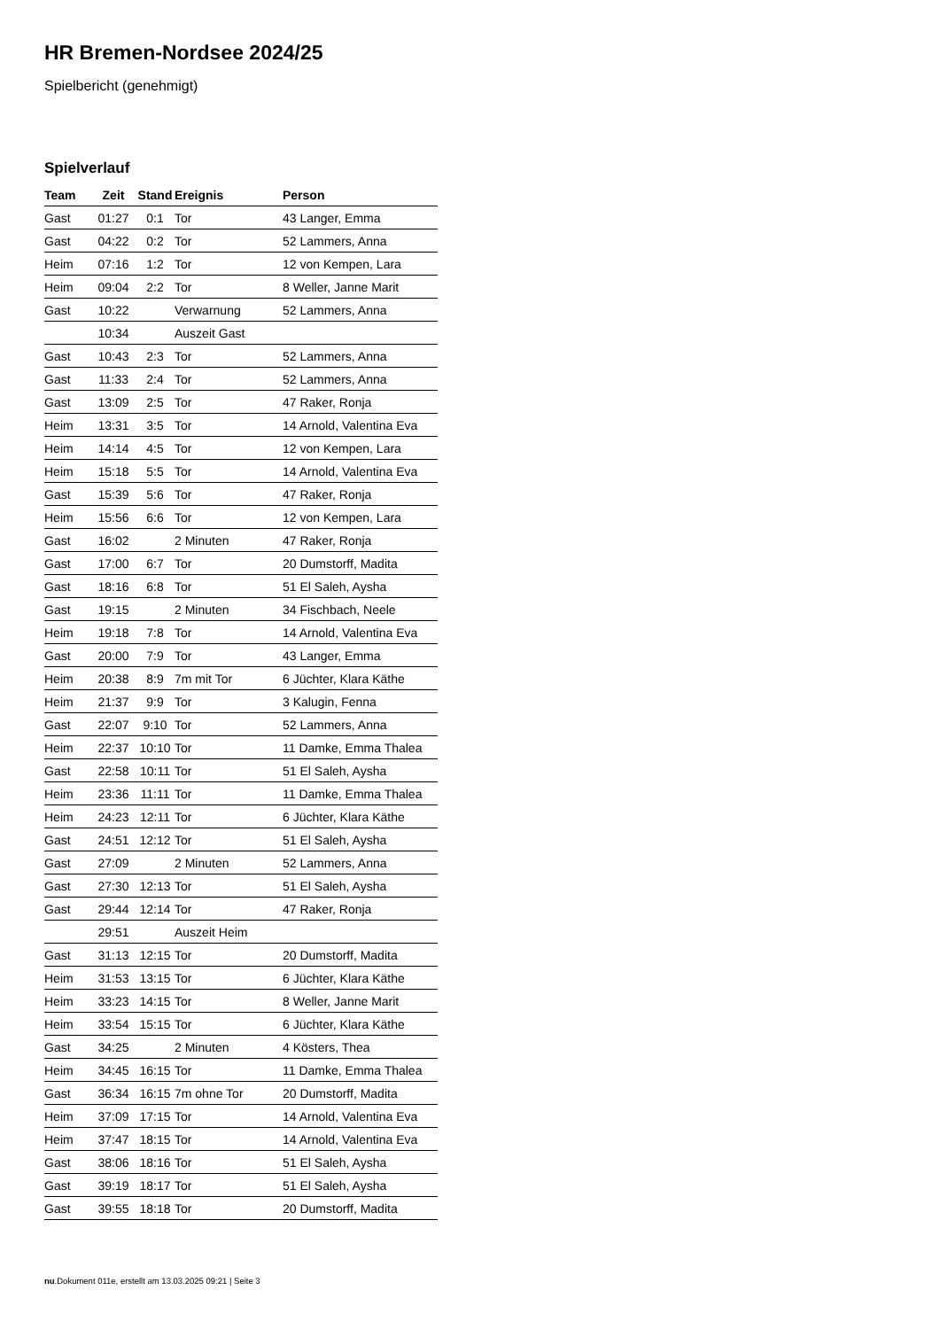HR Bremen-Nordsee 2024/25
Spielbericht (genehmigt)
Spielverlauf
| Team | Zeit | Stand | Ereignis | Person |
| --- | --- | --- | --- | --- |
| Gast | 01:27 | 0:1 | Tor | 43 Langer, Emma |
| Gast | 04:22 | 0:2 | Tor | 52 Lammers, Anna |
| Heim | 07:16 | 1:2 | Tor | 12 von Kempen, Lara |
| Heim | 09:04 | 2:2 | Tor | 8 Weller, Janne Marit |
| Gast | 10:22 | | Verwarnung | 52 Lammers, Anna |
| | 10:34 | | Auszeit Gast | |
| Gast | 10:43 | 2:3 | Tor | 52 Lammers, Anna |
| Gast | 11:33 | 2:4 | Tor | 52 Lammers, Anna |
| Gast | 13:09 | 2:5 | Tor | 47 Raker, Ronja |
| Heim | 13:31 | 3:5 | Tor | 14 Arnold, Valentina Eva |
| Heim | 14:14 | 4:5 | Tor | 12 von Kempen, Lara |
| Heim | 15:18 | 5:5 | Tor | 14 Arnold, Valentina Eva |
| Gast | 15:39 | 5:6 | Tor | 47 Raker, Ronja |
| Heim | 15:56 | 6:6 | Tor | 12 von Kempen, Lara |
| Gast | 16:02 | | 2 Minuten | 47 Raker, Ronja |
| Gast | 17:00 | 6:7 | Tor | 20 Dumstorff, Madita |
| Gast | 18:16 | 6:8 | Tor | 51 El Saleh, Aysha |
| Gast | 19:15 | | 2 Minuten | 34 Fischbach, Neele |
| Heim | 19:18 | 7:8 | Tor | 14 Arnold, Valentina Eva |
| Gast | 20:00 | 7:9 | Tor | 43 Langer, Emma |
| Heim | 20:38 | 8:9 | 7m mit Tor | 6 Jüchter, Klara Käthe |
| Heim | 21:37 | 9:9 | Tor | 3 Kalugin, Fenna |
| Gast | 22:07 | 9:10 | Tor | 52 Lammers, Anna |
| Heim | 22:37 | 10:10 | Tor | 11 Damke, Emma Thalea |
| Gast | 22:58 | 10:11 | Tor | 51 El Saleh, Aysha |
| Heim | 23:36 | 11:11 | Tor | 11 Damke, Emma Thalea |
| Heim | 24:23 | 12:11 | Tor | 6 Jüchter, Klara Käthe |
| Gast | 24:51 | 12:12 | Tor | 51 El Saleh, Aysha |
| Gast | 27:09 | | 2 Minuten | 52 Lammers, Anna |
| Gast | 27:30 | 12:13 | Tor | 51 El Saleh, Aysha |
| Gast | 29:44 | 12:14 | Tor | 47 Raker, Ronja |
| | 29:51 | | Auszeit Heim | |
| Gast | 31:13 | 12:15 | Tor | 20 Dumstorff, Madita |
| Heim | 31:53 | 13:15 | Tor | 6 Jüchter, Klara Käthe |
| Heim | 33:23 | 14:15 | Tor | 8 Weller, Janne Marit |
| Heim | 33:54 | 15:15 | Tor | 6 Jüchter, Klara Käthe |
| Gast | 34:25 | | 2 Minuten | 4 Kösters, Thea |
| Heim | 34:45 | 16:15 | Tor | 11 Damke, Emma Thalea |
| Gast | 36:34 | 16:15 | 7m ohne Tor | 20 Dumstorff, Madita |
| Heim | 37:09 | 17:15 | Tor | 14 Arnold, Valentina Eva |
| Heim | 37:47 | 18:15 | Tor | 14 Arnold, Valentina Eva |
| Gast | 38:06 | 18:16 | Tor | 51 El Saleh, Aysha |
| Gast | 39:19 | 18:17 | Tor | 51 El Saleh, Aysha |
| Gast | 39:55 | 18:18 | Tor | 20 Dumstorff, Madita |
nu.Dokument 011e, erstellt am 13.03.2025 09:21 | Seite 3